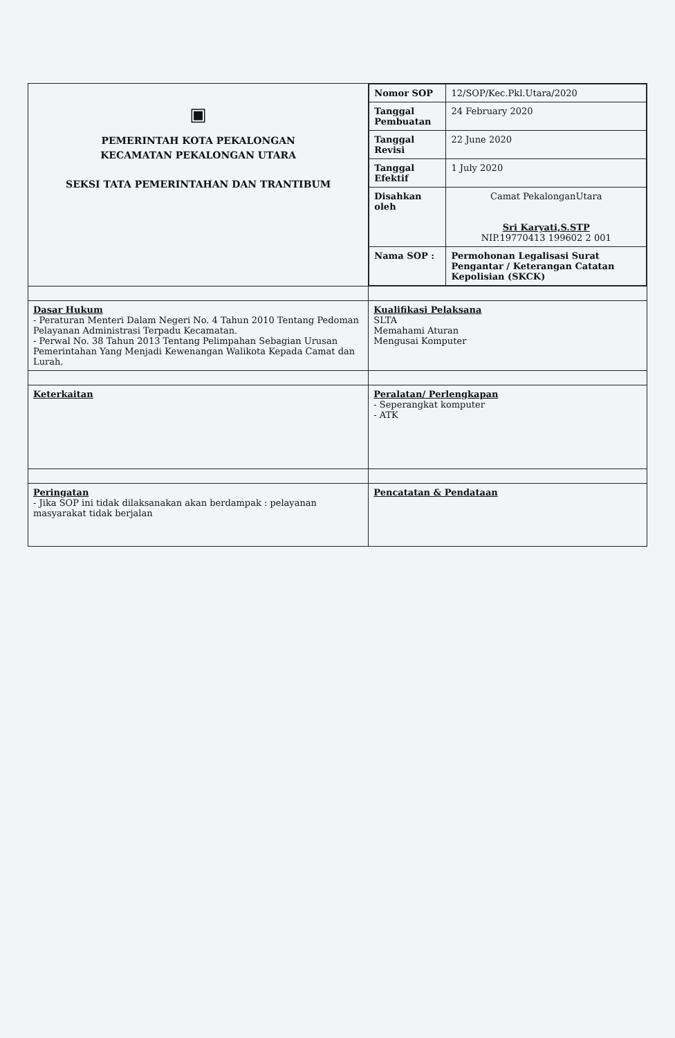| ▣ PEMERINTAH KOTA PEKALONGAN KECAMATAN PEKALONGAN UTARA SEKSI TATA PEMERINTAHAN DAN TRANTIBUM | / Nomor SOP / 12/SOP/Kec.Pkl.Utara/2020 / / Tanggal Pembuatan / 24 February 2020 / / Tanggal Revisi / 22 June 2020 / / Tanggal Efektif / 1 July 2020 / / Disahkan oleh / Camat PekalonganUtara Sri Karyati,S.STP NIP.19770413 199602 2 001 / / Nama SOP : / Permohonan Legalisasi Surat Pengantar / Keterangan Catatan Kepolisian (SKCK) / |
| Dasar Hukum - Peraturan Menteri Dalam Negeri No. 4 Tahun 2010 Tentang Pedoman Pelayanan Administrasi Terpadu Kecamatan. - Perwal No. 38 Tahun 2013 Tentang Pelimpahan Sebagian Urusan Pemerintahan Yang Menjadi Kewenangan Walikota Kepada Camat dan Lurah. | Kualifikasi Pelaksana SLTA Memahami Aturan Mengusai Komputer |
| Keterkaitan | Peralatan/ Perlengkapan - Seperangkat komputer - ATK |
| Peringatan - Jika SOP ini tidak dilaksanakan akan berdampak : pelayanan masyarakat tidak berjalan | Pencatatan & Pendataan |